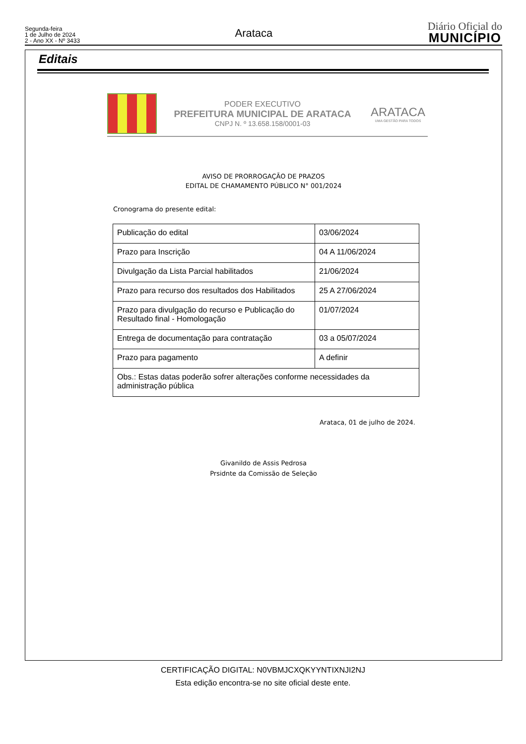Segunda-feira
1 de Julho de 2024
2 - Ano XX - Nº 3433
Arataca
Diário Oficial do
MUNICÍPIO
Editais
PODER EXECUTIVO
PREFEITURA MUNICIPAL DE ARATACA
CNPJ N. º 13.658.158/0001-03
ARATACA
UMA GESTÃO PARA TODOS
AVISO DE PRORROGAÇÃO DE PRAZOS
EDITAL DE CHAMAMENTO PÚBLICO N° 001/2024
Cronograma do presente edital:
| Publicação do edital | 03/06/2024 |
| Prazo para Inscrição | 04 A 11/06/2024 |
| Divulgação da Lista Parcial habilitados | 21/06/2024 |
| Prazo para recurso dos resultados dos Habilitados | 25 A 27/06/2024 |
| Prazo para divulgação do recurso e Publicação do Resultado final - Homologação | 01/07/2024 |
| Entrega de documentação para contratação | 03 a 05/07/2024 |
| Prazo para pagamento | A definir |
| Obs.: Estas datas poderão sofrer alterações conforme necessidades da administração pública | |
Arataca, 01 de julho de 2024.
Givanildo de Assis Pedrosa
Prsidnte da Comissão de Seleção
CERTIFICAÇÃO DIGITAL: N0VBMJCXQKYYNTIXNJI2NJ
Esta edição encontra-se no site oficial deste ente.